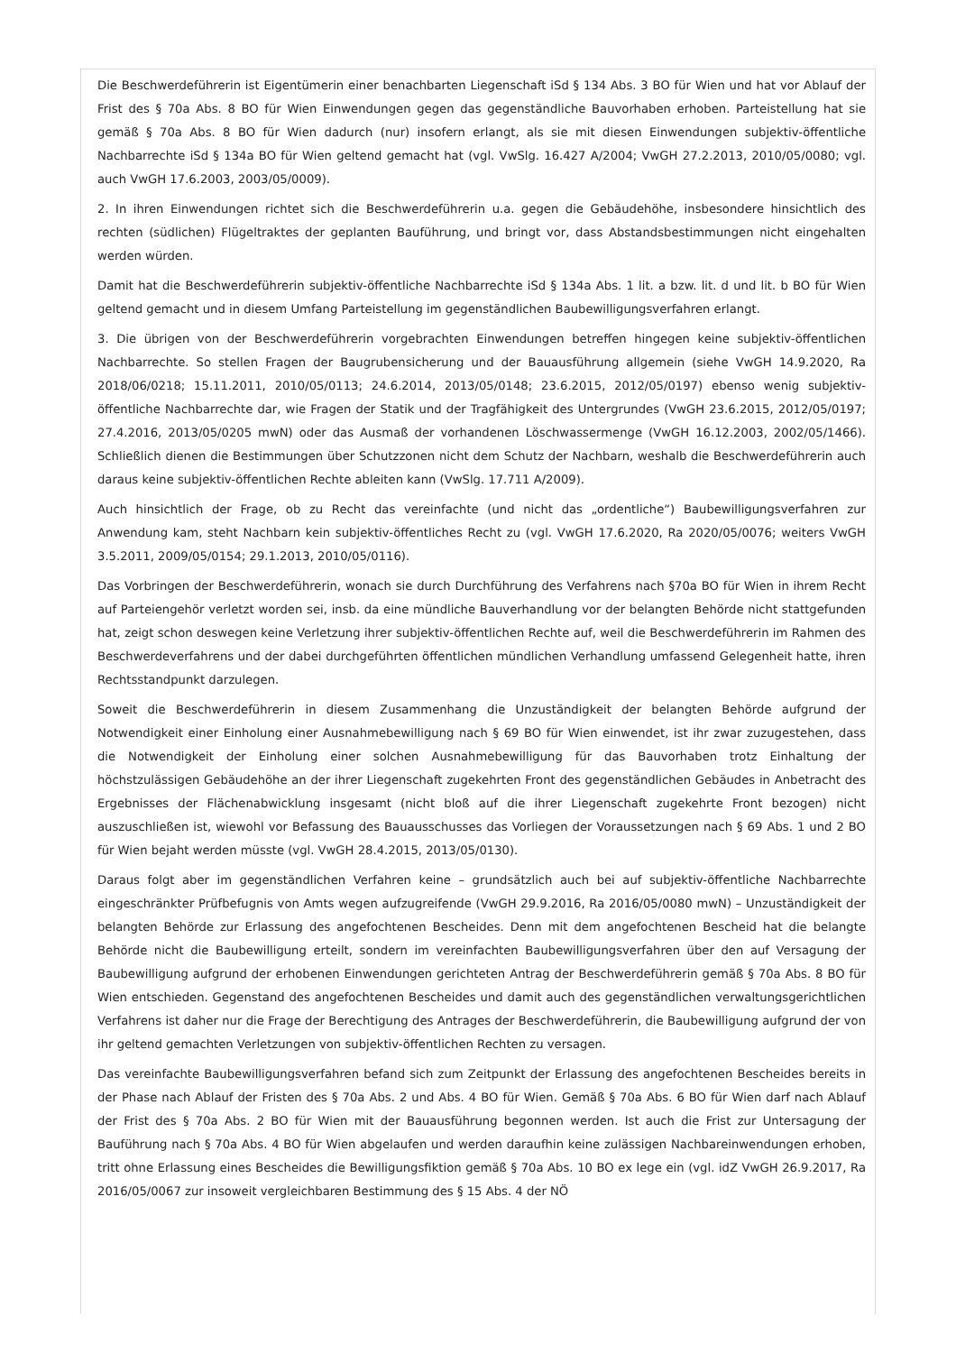Die Beschwerdeführerin ist Eigentümerin einer benachbarten Liegenschaft iSd § 134 Abs. 3 BO für Wien und hat vor Ablauf der Frist des § 70a Abs. 8 BO für Wien Einwendungen gegen das gegenständliche Bauvorhaben erhoben. Parteistellung hat sie gemäß § 70a Abs. 8 BO für Wien dadurch (nur) insofern erlangt, als sie mit diesen Einwendungen subjektiv-öffentliche Nachbarrechte iSd § 134a BO für Wien geltend gemacht hat (vgl. VwSlg. 16.427 A/2004; VwGH 27.2.2013, 2010/05/0080; vgl. auch VwGH 17.6.2003, 2003/05/0009).
2. In ihren Einwendungen richtet sich die Beschwerdeführerin u.a. gegen die Gebäudehöhe, insbesondere hinsichtlich des rechten (südlichen) Flügeltraktes der geplanten Bauführung, und bringt vor, dass Abstandsbestimmungen nicht eingehalten werden würden.
Damit hat die Beschwerdeführerin subjektiv-öffentliche Nachbarrechte iSd § 134a Abs. 1 lit. a bzw. lit. d und lit. b BO für Wien geltend gemacht und in diesem Umfang Parteistellung im gegenständlichen Baubewilligungsverfahren erlangt.
3. Die übrigen von der Beschwerdeführerin vorgebrachten Einwendungen betreffen hingegen keine subjektiv-öffentlichen Nachbarrechte. So stellen Fragen der Baugrubensicherung und der Bauausführung allgemein (siehe VwGH 14.9.2020, Ra 2018/06/0218; 15.11.2011, 2010/05/0113; 24.6.2014, 2013/05/0148; 23.6.2015, 2012/05/0197) ebenso wenig subjektiv-öffentliche Nachbarrechte dar, wie Fragen der Statik und der Tragfähigkeit des Untergrundes (VwGH 23.6.2015, 2012/05/0197; 27.4.2016, 2013/05/0205 mwN) oder das Ausmaß der vorhandenen Löschwassermenge (VwGH 16.12.2003, 2002/05/1466). Schließlich dienen die Bestimmungen über Schutzzonen nicht dem Schutz der Nachbarn, weshalb die Beschwerdeführerin auch daraus keine subjektiv-öffentlichen Rechte ableiten kann (VwSlg. 17.711 A/2009).
Auch hinsichtlich der Frage, ob zu Recht das vereinfachte (und nicht das „ordentliche“) Baubewilligungsverfahren zur Anwendung kam, steht Nachbarn kein subjektiv-öffentliches Recht zu (vgl. VwGH 17.6.2020, Ra 2020/05/0076; weiters VwGH 3.5.2011, 2009/05/0154; 29.1.2013, 2010/05/0116).
Das Vorbringen der Beschwerdeführerin, wonach sie durch Durchführung des Verfahrens nach §70a BO für Wien in ihrem Recht auf Parteiengehör verletzt worden sei, insb. da eine mündliche Bauverhandlung vor der belangten Behörde nicht stattgefunden hat, zeigt schon deswegen keine Verletzung ihrer subjektiv-öffentlichen Rechte auf, weil die Beschwerdeführerin im Rahmen des Beschwerdeverfahrens und der dabei durchgeführten öffentlichen mündlichen Verhandlung umfassend Gelegenheit hatte, ihren Rechtsstandpunkt darzulegen.
Soweit die Beschwerdeführerin in diesem Zusammenhang die Unzuständigkeit der belangten Behörde aufgrund der Notwendigkeit einer Einholung einer Ausnahmebewilligung nach § 69 BO für Wien einwendet, ist ihr zwar zuzugestehen, dass die Notwendigkeit der Einholung einer solchen Ausnahmebewilligung für das Bauvorhaben trotz Einhaltung der höchstzulässigen Gebäudehöhe an der ihrer Liegenschaft zugekehrten Front des gegenständlichen Gebäudes in Anbetracht des Ergebnisses der Flächenabwicklung insgesamt (nicht bloß auf die ihrer Liegenschaft zugekehrte Front bezogen) nicht auszuschließen ist, wiewohl vor Befassung des Bauausschusses das Vorliegen der Voraussetzungen nach § 69 Abs. 1 und 2 BO für Wien bejaht werden müsste (vgl. VwGH 28.4.2015, 2013/05/0130).
Daraus folgt aber im gegenständlichen Verfahren keine – grundsätzlich auch bei auf subjektiv-öffentliche Nachbarrechte eingeschränkter Prüfbefugnis von Amts wegen aufzugreifende (VwGH 29.9.2016, Ra 2016/05/0080 mwN) – Unzuständigkeit der belangten Behörde zur Erlassung des angefochtenen Bescheides. Denn mit dem angefochtenen Bescheid hat die belangte Behörde nicht die Baubewilligung erteilt, sondern im vereinfachten Baubewilligungsverfahren über den auf Versagung der Baubewilligung aufgrund der erhobenen Einwendungen gerichteten Antrag der Beschwerdeführerin gemäß § 70a Abs. 8 BO für Wien entschieden. Gegenstand des angefochtenen Bescheides und damit auch des gegenständlichen verwaltungsgerichtlichen Verfahrens ist daher nur die Frage der Berechtigung des Antrages der Beschwerdeführerin, die Baubewilligung aufgrund der von ihr geltend gemachten Verletzungen von subjektiv-öffentlichen Rechten zu versagen.
Das vereinfachte Baubewilligungsverfahren befand sich zum Zeitpunkt der Erlassung des angefochtenen Bescheides bereits in der Phase nach Ablauf der Fristen des § 70a Abs. 2 und Abs. 4 BO für Wien. Gemäß § 70a Abs. 6 BO für Wien darf nach Ablauf der Frist des § 70a Abs. 2 BO für Wien mit der Bauausführung begonnen werden. Ist auch die Frist zur Untersagung der Bauführung nach § 70a Abs. 4 BO für Wien abgelaufen und werden daraufhin keine zulässigen Nachbareinwendungen erhoben, tritt ohne Erlassung eines Bescheides die Bewilligungsfiktion gemäß § 70a Abs. 10 BO ex lege ein (vgl. idZ VwGH 26.9.2017, Ra 2016/05/0067 zur insoweit vergleichbaren Bestimmung des § 15 Abs. 4 der NÖ